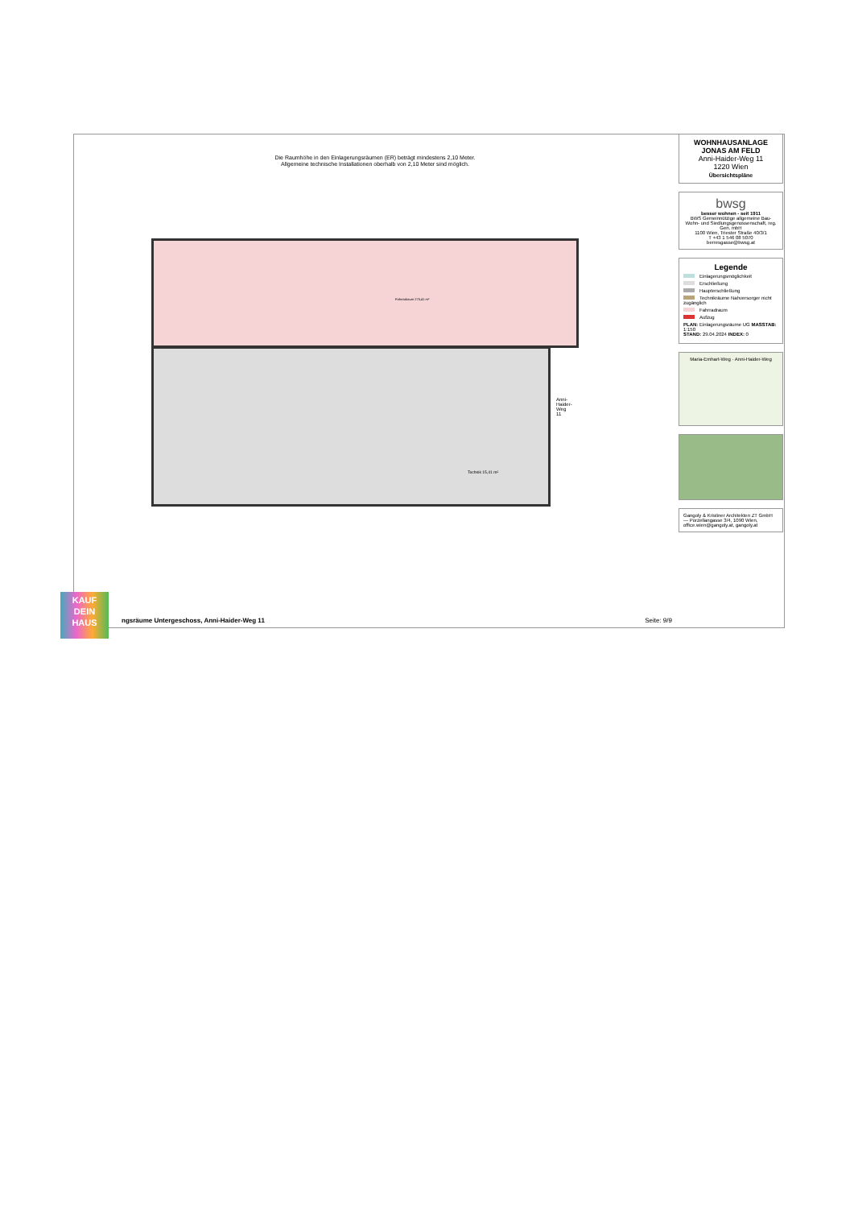Die Raumhöhe in den Einlagerungsräumen (ER) beträgt mindestens 2,10 Meter.
Allgemeine technische Installationen oberhalb von 2,10 Meter sind möglich.
ngsräume Untergeschoss, Anni-Haider-Weg 11 Seite: 9/9
Fahrradraum 275,41 m²
Technik 15,41 m²
Anni-Haider-Weg 11
WOHNHAUSANLAGE
JONAS AM FELD
Anni-Haider-Weg 11
1220 Wien
Übersichtspläne
bwsg
besser wohnen - seit 1911
BWS Gemeinnützige allgemeine Bau-Wohn- und Siedlungsgenossenschaft, reg. Gen. mbH
1100 Wien, Triester Straße 40/3/1
T +43 1 546 08 5070
berresgasse@bwsg.at
Legende
Einlagerungsmöglichkeit
Erschließung
Haupterschließung
Technikräume Nahversorger nicht zugänglich
Fahrradraum
Aufzug
PLAN: Einlagerungsräume UG MASSTAB: 1:150
STAND: 29.04.2024 INDEX: 0
Maria-Emhart-Weg · Anni-Haider-Weg
Gangoly & Kristiner Architekten ZT GmbH — Porzellangasse 3/4, 1090 Wien, office.wien@gangoly.at, gangoly.at
KAUF
DEIN
HAUS